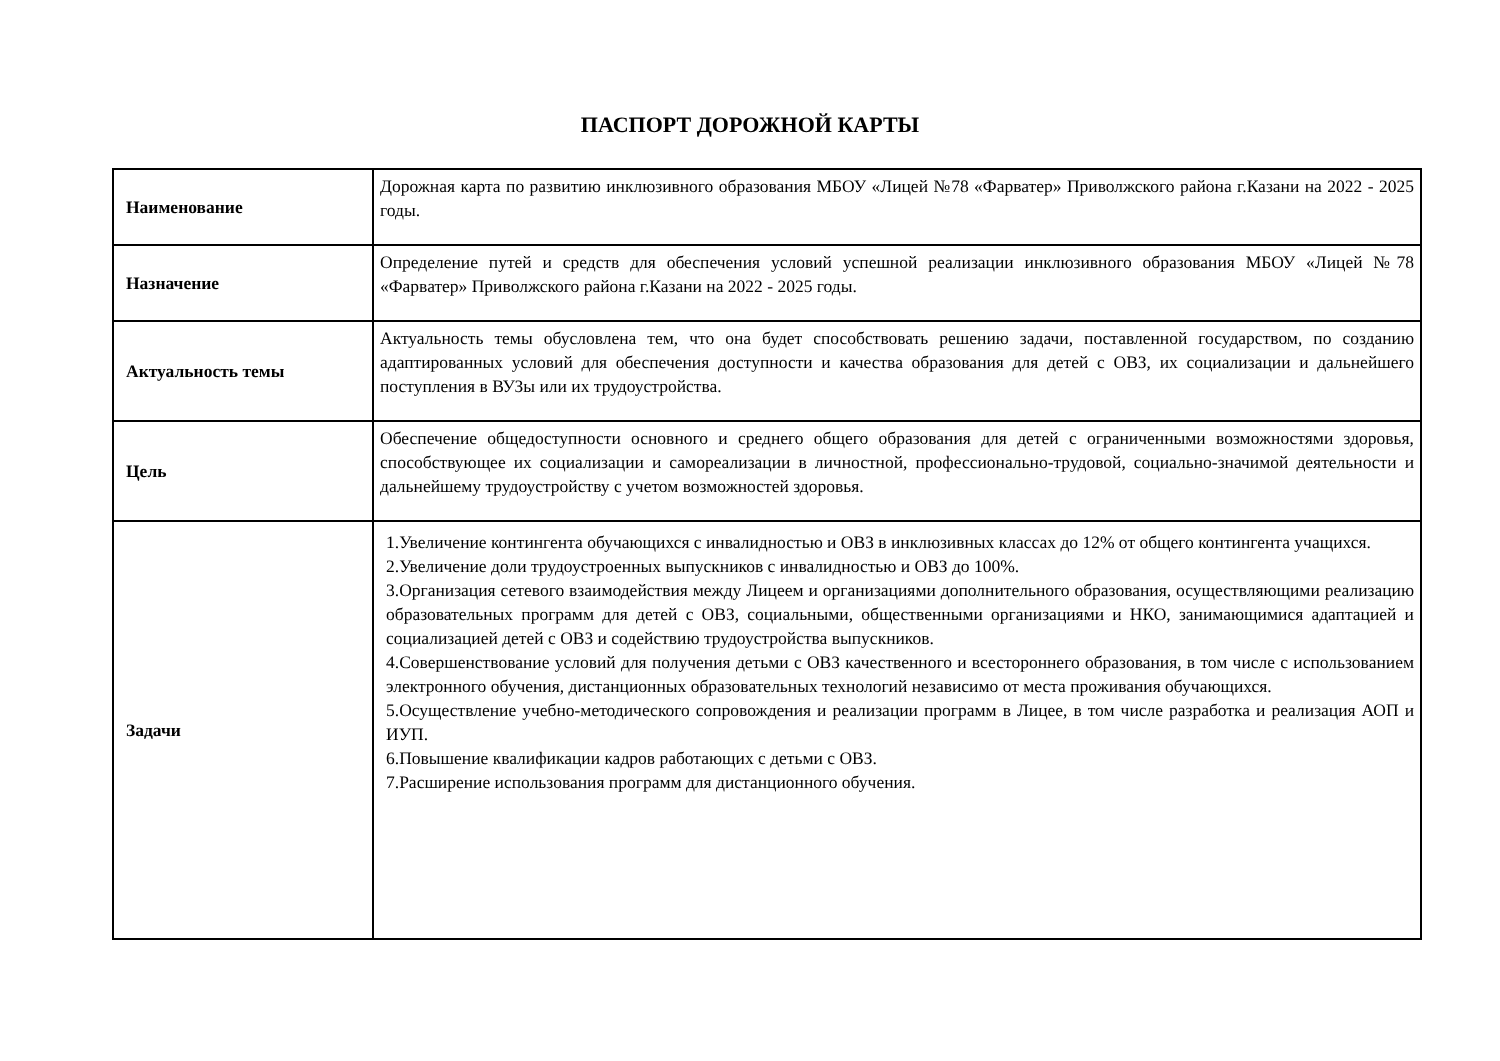ПАСПОРТ ДОРОЖНОЙ КАРТЫ
| Наименование | Дорожная карта по развитию инклюзивного образования МБОУ «Лицей №78 «Фарватер» Приволжского района г.Казани на 2022 - 2025 годы. |
| Назначение | Определение путей и средств для обеспечения условий успешной реализации инклюзивного образования МБОУ «Лицей №78 «Фарватер» Приволжского района г.Казани на 2022 - 2025 годы. |
| Актуальность темы | Актуальность темы обусловлена тем, что она будет способствовать решению задачи, поставленной государством, по созданию адаптированных условий для обеспечения доступности и качества образования для детей с ОВЗ, их социализации и дальнейшего поступления в ВУЗы или их трудоустройства. |
| Цель | Обеспечение общедоступности основного и среднего общего образования для детей с ограниченными возможностями здоровья, способствующее их социализации и самореализации в личностной, профессионально-трудовой, социально-значимой деятельности и дальнейшему трудоустройству с учетом возможностей здоровья. |
| Задачи | 1.Увеличение контингента обучающихся с инвалидностью и ОВЗ в инклюзивных классах до 12% от общего контингента учащихся. 2.Увеличение доли трудоустроенных выпускников с инвалидностью и ОВЗ до 100%. 3.Организация сетевого взаимодействия между Лицеем и организациями дополнительного образования, осуществляющими реализацию образовательных программ для детей с ОВЗ, социальными, общественными организациями и НКО, занимающимися адаптацией и социализацией детей с ОВЗ и содействию трудоустройства выпускников. 4.Совершенствование условий для получения детьми с ОВЗ качественного и всестороннего образования, в том числе с использованием электронного обучения, дистанционных образовательных технологий независимо от места проживания обучающихся. 5.Осуществление учебно-методического сопровождения и реализации программ в Лицее, в том числе разработка и реализация АОП и ИУП. 6.Повышение квалификации кадров работающих с детьми с ОВЗ. 7.Расширение использования программ для дистанционного обучения. |